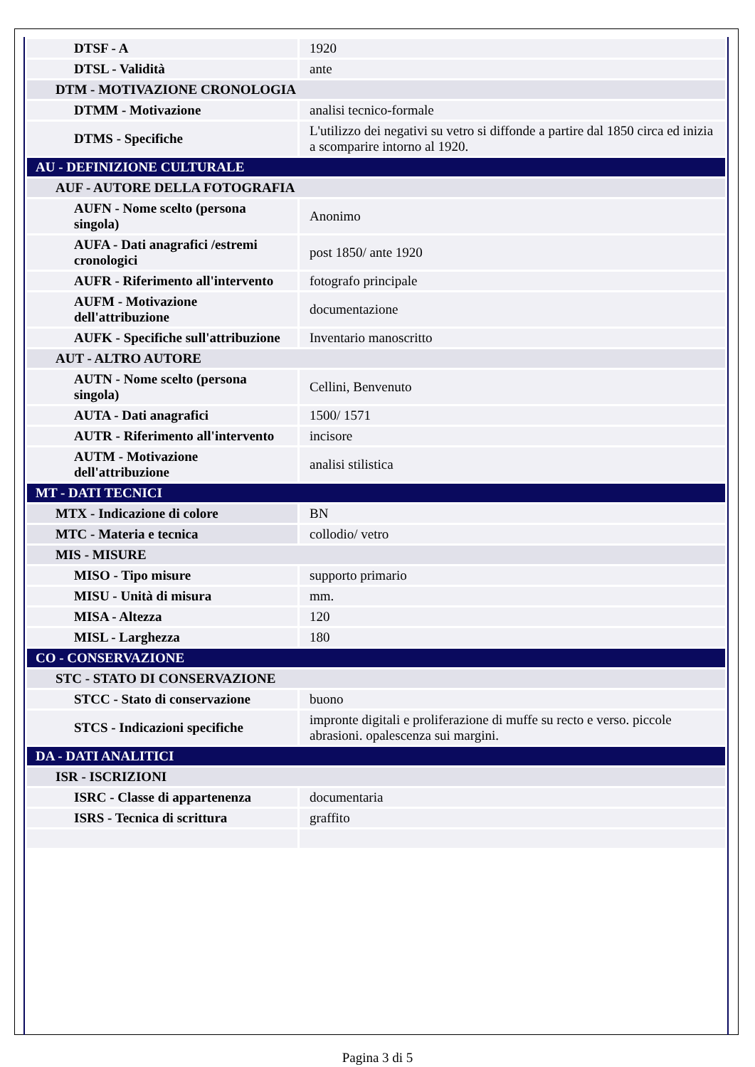| DTSF - A | 1920 |
| DTSL - Validità | ante |
| DTM - MOTIVAZIONE CRONOLOGIA | |
| DTMM - Motivazione | analisi tecnico-formale |
| DTMS - Specifiche | L'utilizzo dei negativi su vetro si diffonde a partire dal 1850 circa ed inizia a scomparire intorno al 1920. |
| AU - DEFINIZIONE CULTURALE | |
| AUF - AUTORE DELLA FOTOGRAFIA | |
| AUFN - Nome scelto (persona singola) | Anonimo |
| AUFA - Dati anagrafici /estremi cronologici | post 1850/ ante 1920 |
| AUFR - Riferimento all'intervento | fotografo principale |
| AUFM - Motivazione dell'attribuzione | documentazione |
| AUFK - Specifiche sull'attribuzione | Inventario manoscritto |
| AUT - ALTRO AUTORE | |
| AUTN - Nome scelto (persona singola) | Cellini, Benvenuto |
| AUTA - Dati anagrafici | 1500/ 1571 |
| AUTR - Riferimento all'intervento | incisore |
| AUTM - Motivazione dell'attribuzione | analisi stilistica |
| MT - DATI TECNICI | |
| MTX - Indicazione di colore | BN |
| MTC - Materia e tecnica | collodio/ vetro |
| MIS - MISURE | |
| MISO - Tipo misure | supporto primario |
| MISU - Unità di misura | mm. |
| MISA - Altezza | 120 |
| MISL - Larghezza | 180 |
| CO - CONSERVAZIONE | |
| STC - STATO DI CONSERVAZIONE | |
| STCC - Stato di conservazione | buono |
| STCS - Indicazioni specifiche | impronte digitali e proliferazione di muffe su recto e verso. piccole abrasioni. opalescenza sui margini. |
| DA - DATI ANALITICI | |
| ISR - ISCRIZIONI | |
| ISRC - Classe di appartenenza | documentaria |
| ISRS - Tecnica di scrittura | graffito |
Pagina 3 di 5